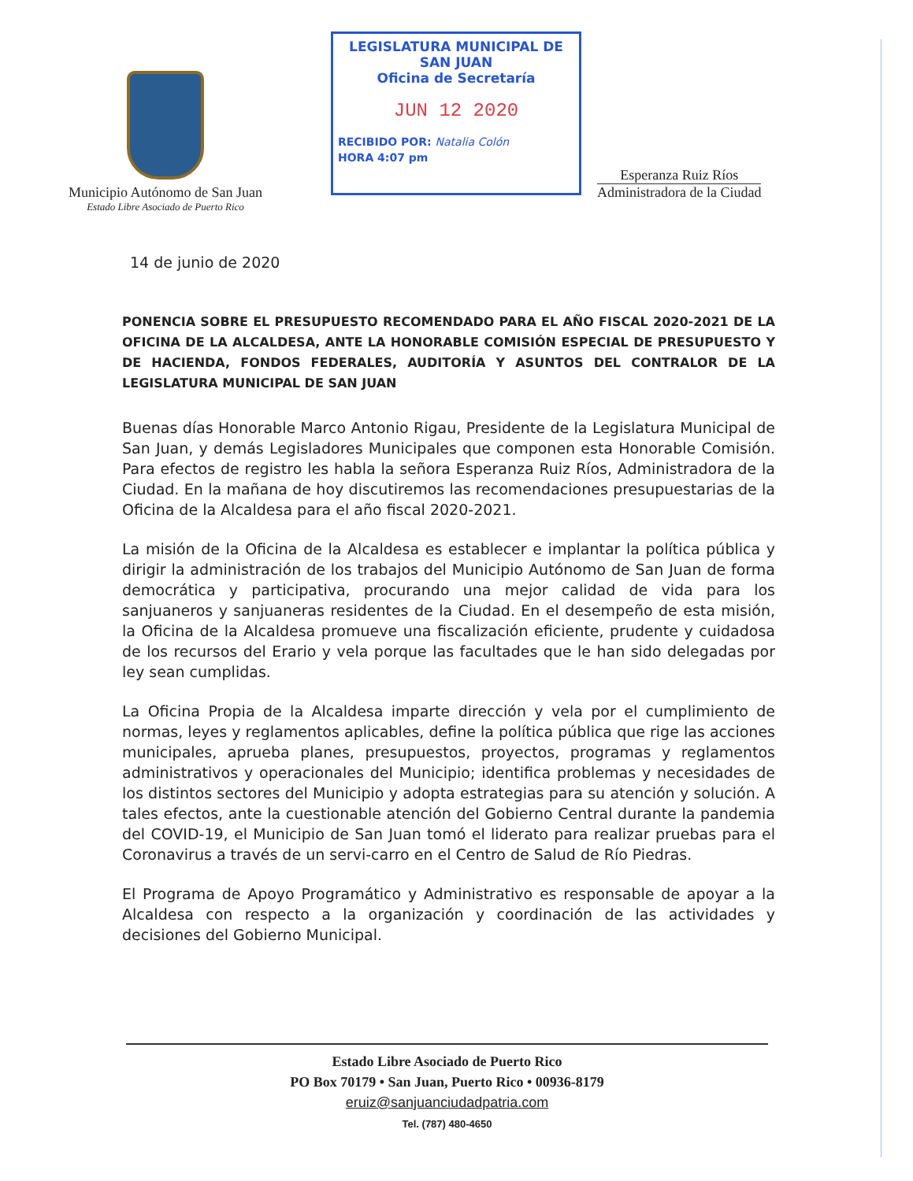Municipio Autónomo de San Juan
Estado Libre Asociado de Puerto Rico
LEGISLATURA MUNICIPAL DE SAN JUAN
Oficina de Secretaría
JUN 12 2020
RECIBIDO POR: Natalia Colón
HORA 4:07 pm
Esperanza Ruiz Ríos
Administradora de la Ciudad
14 de junio de 2020
PONENCIA SOBRE EL PRESUPUESTO RECOMENDADO PARA EL AÑO FISCAL 2020-2021 DE LA OFICINA DE LA ALCALDESA, ANTE LA HONORABLE COMISIÓN ESPECIAL DE PRESUPUESTO Y DE HACIENDA, FONDOS FEDERALES, AUDITORÍA Y ASUNTOS DEL CONTRALOR DE LA LEGISLATURA MUNICIPAL DE SAN JUAN
Buenas días Honorable Marco Antonio Rigau, Presidente de la Legislatura Municipal de San Juan, y demás Legisladores Municipales que componen esta Honorable Comisión. Para efectos de registro les habla la señora Esperanza Ruiz Ríos, Administradora de la Ciudad. En la mañana de hoy discutiremos las recomendaciones presupuestarias de la Oficina de la Alcaldesa para el año fiscal 2020-2021.
La misión de la Oficina de la Alcaldesa es establecer e implantar la política pública y dirigir la administración de los trabajos del Municipio Autónomo de San Juan de forma democrática y participativa, procurando una mejor calidad de vida para los sanjuaneros y sanjuaneras residentes de la Ciudad. En el desempeño de esta misión, la Oficina de la Alcaldesa promueve una fiscalización eficiente, prudente y cuidadosa de los recursos del Erario y vela porque las facultades que le han sido delegadas por ley sean cumplidas.
La Oficina Propia de la Alcaldesa imparte dirección y vela por el cumplimiento de normas, leyes y reglamentos aplicables, define la política pública que rige las acciones municipales, aprueba planes, presupuestos, proyectos, programas y reglamentos administrativos y operacionales del Municipio; identifica problemas y necesidades de los distintos sectores del Municipio y adopta estrategias para su atención y solución. A tales efectos, ante la cuestionable atención del Gobierno Central durante la pandemia del COVID-19, el Municipio de San Juan tomó el liderato para realizar pruebas para el Coronavirus a través de un servi-carro en el Centro de Salud de Río Piedras.
El Programa de Apoyo Programático y Administrativo es responsable de apoyar a la Alcaldesa con respecto a la organización y coordinación de las actividades y decisiones del Gobierno Municipal.
Estado Libre Asociado de Puerto Rico
PO Box 70179 • San Juan, Puerto Rico • 00936-8179
eruiz@sanjuanciudadpatria.com
Tel. (787) 480-4650